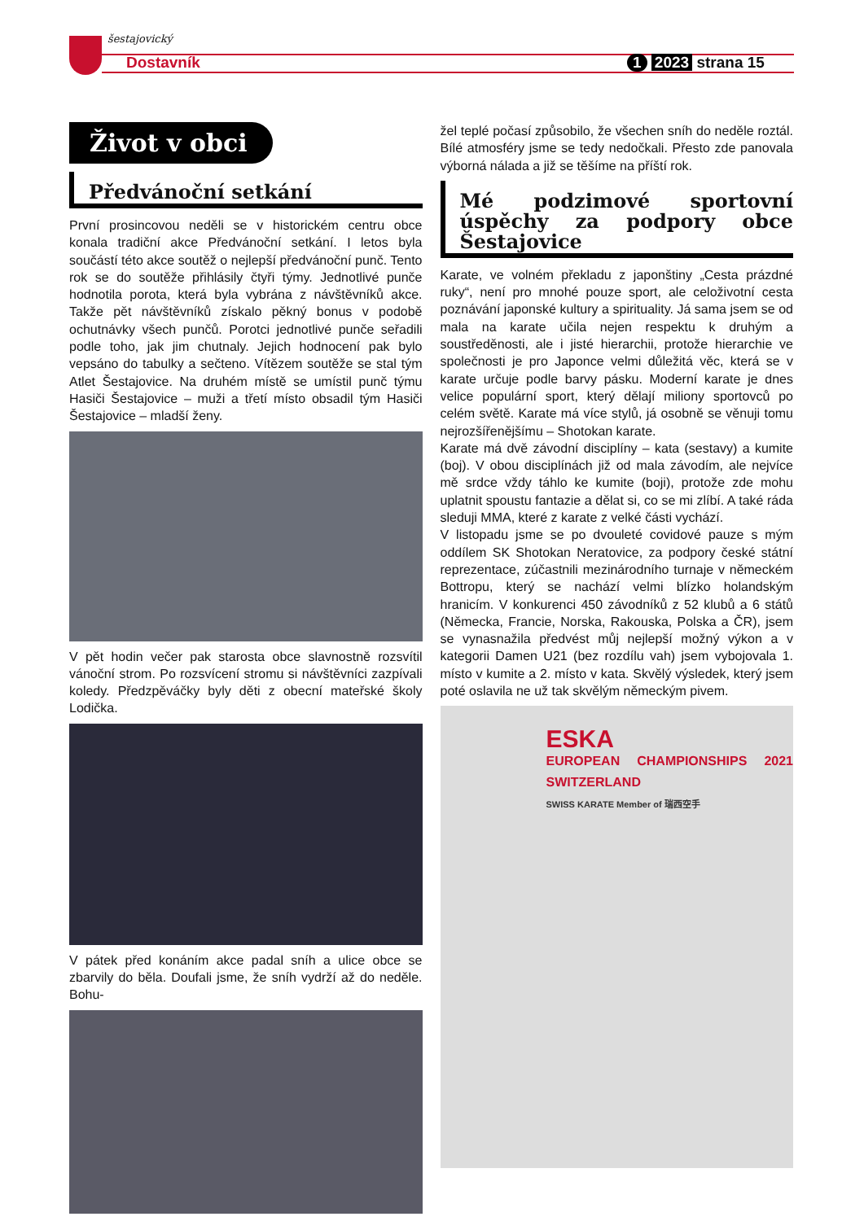šestajovický
Dostavník 1 2023 strana 15
Život v obci
Předvánoční setkání
První prosincovou neděli se v historickém centru obce konala tradiční akce Předvánoční setkání. I letos byla součástí této akce soutěž o nejlepší předvánoční punč. Tento rok se do soutěže přihlásily čtyři týmy. Jednotlivé punče hodnotila porota, která byla vybrána z návštěvníků akce. Takže pět návštěvníků získalo pěkný bonus v podobě ochutnávky všech punčů. Porotci jednotlivé punče seřadili podle toho, jak jim chutnaly. Jejich hodnocení pak bylo vepsáno do tabulky a sečteno. Vítězem soutěže se stal tým Atlet Šestajovice. Na druhém místě se umístil punč týmu Hasiči Šestajovice – muži a třetí místo obsadil tým Hasiči Šestajovice – mladší ženy.
V pět hodin večer pak starosta obce slavnostně rozsvítil vánoční strom. Po rozsvícení stromu si návštěvníci zazpívali koledy. Předzpěváčky byly děti z obecní mateřské školy Lodička.
V pátek před konáním akce padal sníh a ulice obce se zbarvily do běla. Doufali jsme, že sníh vydrží až do neděle. Bohu-
žel teplé počasí způsobilo, že všechen sníh do neděle roztál. Bílé atmosféry jsme se tedy nedočkali. Přesto zde panovala výborná nálada a již se těšíme na příští rok.
Mé podzimové sportovní úspěchy za podpory obce Šestajovice
Karate, ve volném překladu z japonštiny „Cesta prázdné ruky“, není pro mnohé pouze sport, ale celoživotní cesta poznávání japonské kultury a spirituality. Já sama jsem se od mala na karate učila nejen respektu k druhým a soustředěnosti, ale i jisté hierarchii, protože hierarchie ve společnosti je pro Japonce velmi důležitá věc, která se v karate určuje podle barvy pásku. Moderní karate je dnes velice populární sport, který dělají miliony sportovců po celém světě. Karate má více stylů, já osobně se věnuji tomu nejrozšířenějšímu – Shotokan karate.
Karate má dvě závodní disciplíny – kata (sestavy) a kumite (boj). V obou disciplínách již od mala závodím, ale nejvíce mě srdce vždy táhlo ke kumite (boji), protože zde mohu uplatnit spoustu fantazie a dělat si, co se mi zlíbí. A také ráda sleduji MMA, které z karate z velké části vychází.
V listopadu jsme se po dvouleté covidové pauze s mým oddílem SK Shotokan Neratovice, za podpory české státní reprezentace, zúčastnili mezinárodního turnaje v německém Bottropu, který se nachází velmi blízko holandským hranicím. V konkurenci 450 závodníků z 52 klubů a 6 států (Německa, Francie, Norska, Rakouska, Polska a ČR), jsem se vynasnažila předvést můj nejlepší možný výkon a v kategorii Damen U21 (bez rozdílu vah) jsem vybojovala 1. místo v kumite a 2. místo v kata. Skvělý výsledek, který jsem poté oslavila ne už tak skvělým německým pivem.
ESKA
EUROPEAN CHAMPIONSHIPS 2021 SWITZERLAND
SWISS KARATE Member of 瑞西空手